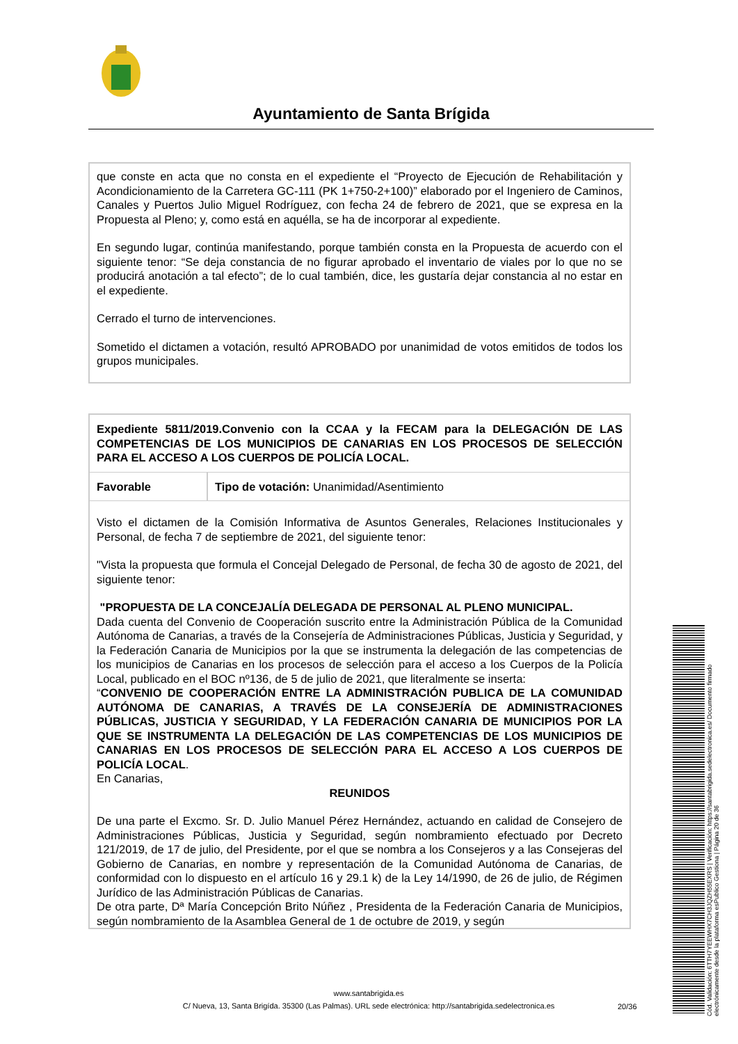Ayuntamiento de Santa Brígida
que conste en acta que no consta en el expediente el “Proyecto de Ejecución de Rehabilitación y Acondicionamiento de la Carretera GC-111 (PK 1+750-2+100)” elaborado por el Ingeniero de Caminos, Canales y Puertos Julio Miguel Rodríguez, con fecha 24 de febrero de 2021, que se expresa en la Propuesta al Pleno; y, como está en aquélla, se ha de incorporar al expediente.
En segundo lugar, continúa manifestando, porque también consta en la Propuesta de acuerdo con el siguiente tenor: “Se deja constancia de no figurar aprobado el inventario de viales por lo que no se producirá anotación a tal efecto”; de lo cual también, dice, les gustaría dejar constancia al no estar en el expediente.
Cerrado el turno de intervenciones.
Sometido el dictamen a votación, resultó APROBADO por unanimidad de votos emitidos de todos los grupos municipales.
| Expediente 5811/2019.Convenio con la CCAA y la FECAM para la DELEGACIÓN DE LAS COMPETENCIAS DE LOS MUNICIPIOS DE CANARIAS EN LOS PROCESOS DE SELECCIÓN PARA EL ACCESO A LOS CUERPOS DE POLICÍA LOCAL. | |
| Favorable | Tipo de votación: Unanimidad/Asentimiento |
Visto el dictamen de la Comisión Informativa de Asuntos Generales, Relaciones Institucionales y Personal, de fecha 7 de septiembre de 2021, del siguiente tenor:
"Vista la propuesta que formula el Concejal Delegado de Personal, de fecha 30 de agosto de 2021, del siguiente tenor:
"PROPUESTA DE LA CONCEJALÍA DELEGADA DE PERSONAL AL PLENO MUNICIPAL.
Dada cuenta del Convenio de Cooperación suscrito entre la Administración Pública de la Comunidad Autónoma de Canarias, a través de la Consejería de Administraciones Públicas, Justicia y Seguridad, y la Federación Canaria de Municipios por la que se instrumenta la delegación de las competencias de los municipios de Canarias en los procesos de selección para el acceso a los Cuerpos de la Policía Local, publicado en el BOC nº136, de 5 de julio de 2021, que literalmente se inserta:
“CONVENIO DE COOPERACIÓN ENTRE LA ADMINISTRACIÓN PUBLICA DE LA COMUNIDAD AUTÓNOMA DE CANARIAS, A TRAVÉS DE LA CONSEJERÍA DE ADMINISTRACIONES PÚBLICAS, JUSTICIA Y SEGURIDAD, Y LA FEDERACIÓN CANARIA DE MUNICIPIOS POR LA QUE SE INSTRUMENTA LA DELEGACIÓN DE LAS COMPETENCIAS DE LOS MUNICIPIOS DE CANARIAS EN LOS PROCESOS DE SELECCIÓN PARA EL ACCESO A LOS CUERPOS DE POLICÍA LOCAL.
En Canarias,
REUNIDOS
De una parte el Excmo. Sr. D. Julio Manuel Pérez Hernández, actuando en calidad de Consejero de Administraciones Públicas, Justicia y Seguridad, según nombramiento efectuado por Decreto 121/2019, de 17 de julio, del Presidente, por el que se nombra a los Consejeros y a las Consejeras del Gobierno de Canarias, en nombre y representación de la Comunidad Autónoma de Canarias, de conformidad con lo dispuesto en el artículo 16 y 29.1 k) de la Ley 14/1990, de 26 de julio, de Régimen Jurídico de las Administración Públicas de Canarias.
De otra parte, Dª María Concepción Brito Núñez , Presidenta de la Federación Canaria de Municipios, según nombramiento de la Asamblea General de 1 de octubre de 2019, y según
www.santabrigida.es
C/ Nueva, 13, Santa Brigída. 35300 (Las Palmas). URL sede electrónica: http://santabrigida.sedelectronica.es
20/36
Cód. Validación: 6TTH7YEEWHX7CH3JQZH55EXRS | Verificación: https://santabrigida.sedelectronica.es/ Documento firmado electrónicamente desde la plataforma esPublico Gestiona | Página 20 de 36